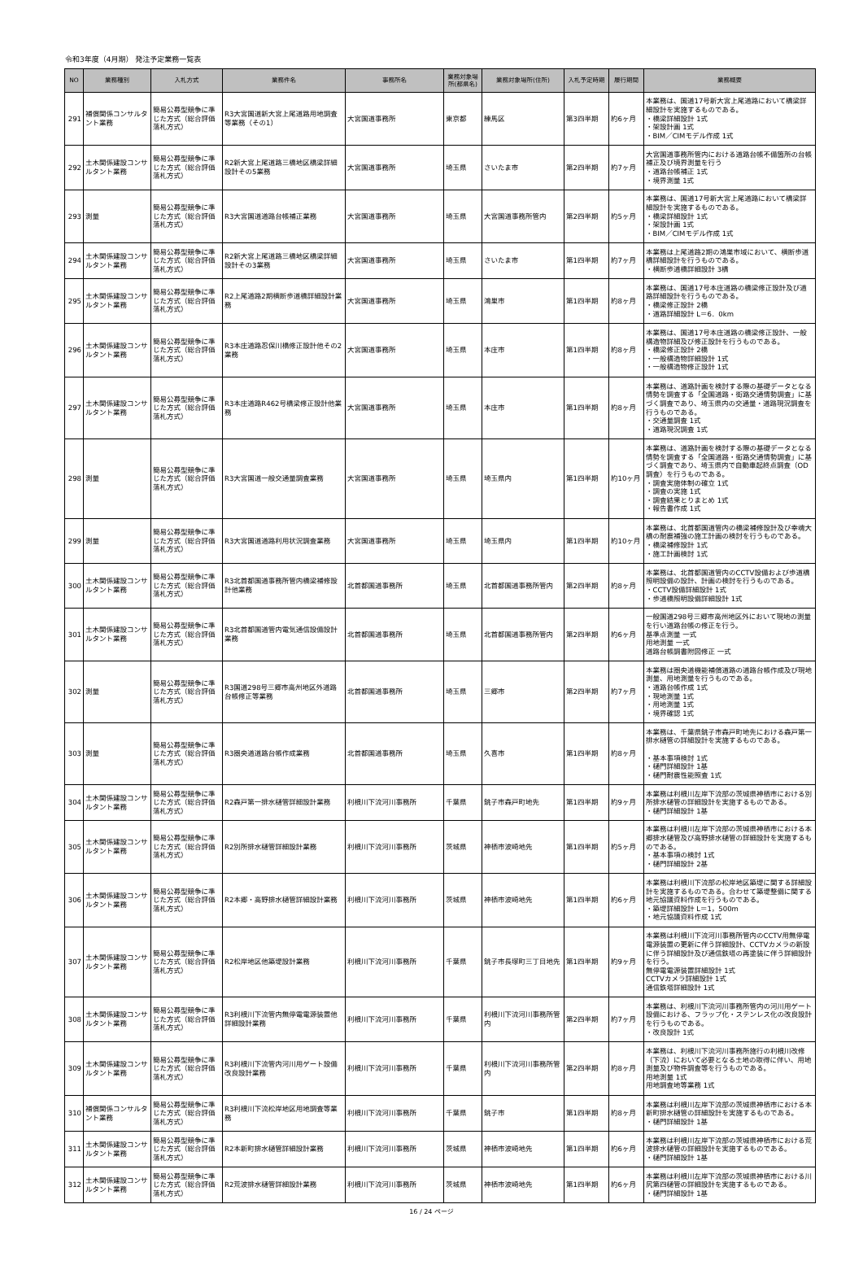令和3年度（4月期） 発注予定業務一覧表
| NO | 業務種別 | 入札方式 | 業務件名 | 事務所名 | 業務対象場所(都県名) | 業務対象場所(住所) | 入札予定時期 | 履行期間 | 業務概要 |
| --- | --- | --- | --- | --- | --- | --- | --- | --- | --- |
| 291 | 補償関係コンサルタント業務 | 簡易公募型競争に準じた方式（総合評価落札方式） | R3大宮国道新大宮上尾道路用地調査等業務（その1） | 大宮国道事務所 | 東京都 | 練馬区 | 第3四半期 | 約6ヶ月 | 本業務は、国道17号新大宮上尾道路において橋梁詳細設計を実施するものである。 ・橋梁詳細設計 1式 ・架設計画 1式 ・BIM／CIMモデル作成 1式 |
| 292 | 土木関係建設コンサルタント業務 | 簡易公募型競争に準じた方式（総合評価落札方式） | R2新大宮上尾道路三橋地区橋梁詳細設計その5業務 | 大宮国道事務所 | 埼玉県 | さいたま市 | 第2四半期 | 約7ヶ月 | 大宮国道事務所管内における道路台帳不備箇所の台帳補正及び境界測量を行う ・道路台帳補正 1式 ・境界測量 1式 |
| 293 | 測量 | 簡易公募型競争に準じた方式（総合評価落札方式） | R3大宮国道道路台帳補正業務 | 大宮国道事務所 | 埼玉県 | 大宮国道事務所管内 | 第2四半期 | 約5ヶ月 | 本業務は、国道17号新大宮上尾道路において橋梁詳細設計を実施するものである。 ・橋梁詳細設計 1式 ・架設計画 1式 ・BIM／CIMモデル作成 1式 |
| 294 | 土木関係建設コンサルタント業務 | 簡易公募型競争に準じた方式（総合評価落札方式） | R2新大宮上尾道路三橋地区橋梁詳細設計その3業務 | 大宮国道事務所 | 埼玉県 | さいたま市 | 第1四半期 | 約7ヶ月 | 本業務は上尾道路2期の鴻巣市域において、横断歩道橋詳細設計を行うものである。 ・横断歩道橋詳細設計 3橋 |
| 295 | 土木関係建設コンサルタント業務 | 簡易公募型競争に準じた方式（総合評価落札方式） | R2上尾道路2期横断歩道橋詳細設計業務 | 大宮国道事務所 | 埼玉県 | 鴻巣市 | 第1四半期 | 約8ヶ月 | 本業務は、国道17号本庄道路の橋梁修正設計及び道路詳細設計を行うものである。 ・橋梁修正設計 2橋 ・道路詳細設計 L＝6．0km |
| 296 | 土木関係建設コンサルタント業務 | 簡易公募型競争に準じた方式（総合評価落札方式） | R3本庄道路忍保川橋修正設計他その2業務 | 大宮国道事務所 | 埼玉県 | 本庄市 | 第1四半期 | 約8ヶ月 | 本業務は、国道17号本庄道路の橋梁修正設計、一般構造物詳細及び修正設計を行うものである。 ・橋梁修正設計 2橋 ・一般構造物詳細設計 1式 ・一般構造物修正設計 1式 |
| 297 | 土木関係建設コンサルタント業務 | 簡易公募型競争に準じた方式（総合評価落札方式） | R3本庄道路R462号橋梁修正設計他業務 | 大宮国道事務所 | 埼玉県 | 本庄市 | 第1四半期 | 約8ヶ月 | 本業務は、道路計画を検討する際の基礎データとなる情勢を調査する「全国道路・街路交通情勢調査」に基づく調査であり、埼玉県内の交通量・道路現況調査を行うものである。 ・交通量調査 1式 ・道路現況調査 1式 |
| 298 | 測量 | 簡易公募型競争に準じた方式（総合評価落札方式） | R3大宮国道一般交通量調査業務 | 大宮国道事務所 | 埼玉県 | 埼玉県内 | 第1四半期 | 約10ヶ月 | 本業務は、道路計画を検討する際の基礎データとなる情勢を調査する「全国道路・街路交通情勢調査」に基づく調査であり、埼玉県内で自動車起終点調査（OD調査）を行うものである。 ・調査実施体制の確立 1式 ・調査の実施 1式 ・調査結果とりまとめ 1式 ・報告書作成 1式 |
| 299 | 測量 | 簡易公募型競争に準じた方式（総合評価落札方式） | R3大宮国道道路利用状況調査業務 | 大宮国道事務所 | 埼玉県 | 埼玉県内 | 第1四半期 | 約10ヶ月 | 本業務は、北首都国道管内の橋梁補修設計及び幸魂大橋の耐震補強の施工計画の検討を行うものである。 ・橋梁補修設計 1式 ・施工計画検討 1式 |
| 300 | 土木関係建設コンサルタント業務 | 簡易公募型競争に準じた方式（総合評価落札方式） | R3北首都国道事務所管内橋梁補修設計他業務 | 北首都国道事務所 | 埼玉県 | 北首都国道事務所管内 | 第2四半期 | 約8ヶ月 | 本業務は、北首都国道管内のCCTV設備および歩道橋照明設備の設計、計画の検討を行うものである。 ・CCTV設備詳細設計 1式 ・歩道橋照明設備詳細設計 1式 |
| 301 | 土木関係建設コンサルタント業務 | 簡易公募型競争に準じた方式（総合評価落札方式） | R3北首都国道管内電気通信設備設計業務 | 北首都国道事務所 | 埼玉県 | 北首都国道事務所管内 | 第2四半期 | 約6ヶ月 | 一般国道298号三郷市高州地区外において現地の測量を行い道路台帳の修正を行う。 基準点測量 一式 用地測量 一式 道路台帳調書附図修正 一式 |
| 302 | 測量 | 簡易公募型競争に準じた方式（総合評価落札方式） | R3国道298号三郷市高州地区外道路台帳修正等業務 | 北首都国道事務所 | 埼玉県 | 三郷市 | 第2四半期 | 約7ヶ月 | 本業務は圏央道機能補償道路の道路台帳作成及び現地測量、用地測量を行うものである。 ・道路台帳作成 1式 ・現地測量 1式 ・用地測量 1式 ・境界確認 1式 |
| 303 | 測量 | 簡易公募型競争に準じた方式（総合評価落札方式） | R3圏央道道路台帳作成業務 | 北首都国道事務所 | 埼玉県 | 久喜市 | 第1四半期 | 約8ヶ月 | 本業務は、千葉県銚子市森戸町地先における森戸第一排水樋管の詳細設計を実施するものである。 ・基本事項検討 1式 ・樋門詳細設計 1基 ・樋門耐震性能照査 1式 |
| 304 | 土木関係建設コンサルタント業務 | 簡易公募型競争に準じた方式（総合評価落札方式） | R2森戸第一排水樋管詳細設計業務 | 利根川下流河川事務所 | 千葉県 | 銚子市森戸町地先 | 第1四半期 | 約9ヶ月 | 本業務は利根川左岸下流部の茨城県神栖市における別所排水樋管の詳細設計を実施するものである。 ・樋門詳細設計 1基 |
| 305 | 土木関係建設コンサルタント業務 | 簡易公募型競争に準じた方式（総合評価落札方式） | R2別所排水樋管詳細設計業務 | 利根川下流河川事務所 | 茨城県 | 神栖市波崎地先 | 第1四半期 | 約5ヶ月 | 本業務は利根川左岸下流部の茨城県神栖市における本郷排水樋管及び高野排水樋管の詳細設計を実施するものである。 ・基本事項の検討 1式 ・樋門詳細設計 2基 |
| 306 | 土木関係建設コンサルタント業務 | 簡易公募型競争に準じた方式（総合評価落札方式） | R2本郷・高野排水樋管詳細設計業務 | 利根川下流河川事務所 | 茨城県 | 神栖市波崎地先 | 第1四半期 | 約6ヶ月 | 本業務は利根川下流部の松岸地区築堤に関する詳細設計を実施するものである。合わせて築堤整備に関する地元協議資料作成を行うものである。 ・築堤詳細設計 L＝1，500m ・地元協議資料作成 1式 |
| 307 | 土木関係建設コンサルタント業務 | 簡易公募型競争に準じた方式（総合評価落札方式） | R2松岸地区他築堤設計業務 | 利根川下流河川事務所 | 千葉県 | 銚子市長塚町三丁目地先 | 第1四半期 | 約9ヶ月 | 本業務は利根川下流河川事務所管内のCCTV用無停電電源装置の更新に伴う詳細設計、CCTVカメラの新設に伴う詳細設計及び通信鉄塔の再塗装に伴う詳細設計を行う。 無停電電源装置詳細設計 1式 CCTVカメラ詳細設計 1式 通信鉄塔詳細設計 1式 |
| 308 | 土木関係建設コンサルタント業務 | 簡易公募型競争に準じた方式（総合評価落札方式） | R3利根川下流管内無停電電源装置他詳細設計業務 | 利根川下流河川事務所 | 千葉県 | 利根川下流河川事務所管内 | 第2四半期 | 約7ヶ月 | 本業務は、利根川下流河川事務所管内の河川用ゲート設備における、フラップ化・ステンレス化の改良設計を行うものである。 ・改良設計 1式 |
| 309 | 土木関係建設コンサルタント業務 | 簡易公募型競争に準じた方式（総合評価落札方式） | R3利根川下流管内河川用ゲート設備改良設計業務 | 利根川下流河川事務所 | 千葉県 | 利根川下流河川事務所管内 | 第2四半期 | 約8ヶ月 | 本業務は、利根川下流河川事務所施行の利根川改修（下流）において必要となる土地の取得に伴い、用地測量及び物件調査等を行うものである。 用地測量 1式 用地調査地等業務 1式 |
| 310 | 補償関係コンサルタント業務 | 簡易公募型競争に準じた方式（総合評価落札方式） | R3利根川下流松岸地区用地調査等業務 | 利根川下流河川事務所 | 千葉県 | 銚子市 | 第1四半期 | 約8ヶ月 | 本業務は利根川左岸下流部の茨城県神栖市における本新町排水樋管の詳細設計を実施するものである。 ・樋門詳細設計 1基 |
| 311 | 土木関係建設コンサルタント業務 | 簡易公募型競争に準じた方式（総合評価落札方式） | R2本新町排水樋管詳細設計業務 | 利根川下流河川事務所 | 茨城県 | 神栖市波崎地先 | 第1四半期 | 約6ヶ月 | 本業務は利根川左岸下流部の茨城県神栖市における荒波排水樋管の詳細設計を実施するものである。 ・樋門詳細設計 1基 |
| 312 | 土木関係建設コンサルタント業務 | 簡易公募型競争に準じた方式（総合評価落札方式） | R2荒波排水樋管詳細設計業務 | 利根川下流河川事務所 | 茨城県 | 神栖市波崎地先 | 第1四半期 | 約6ヶ月 | 本業務は利根川左岸下流部の茨城県神栖市における川尻第四樋管の詳細設計を実施するものである。 ・樋門詳細設計 1基 |
16 / 24 ページ